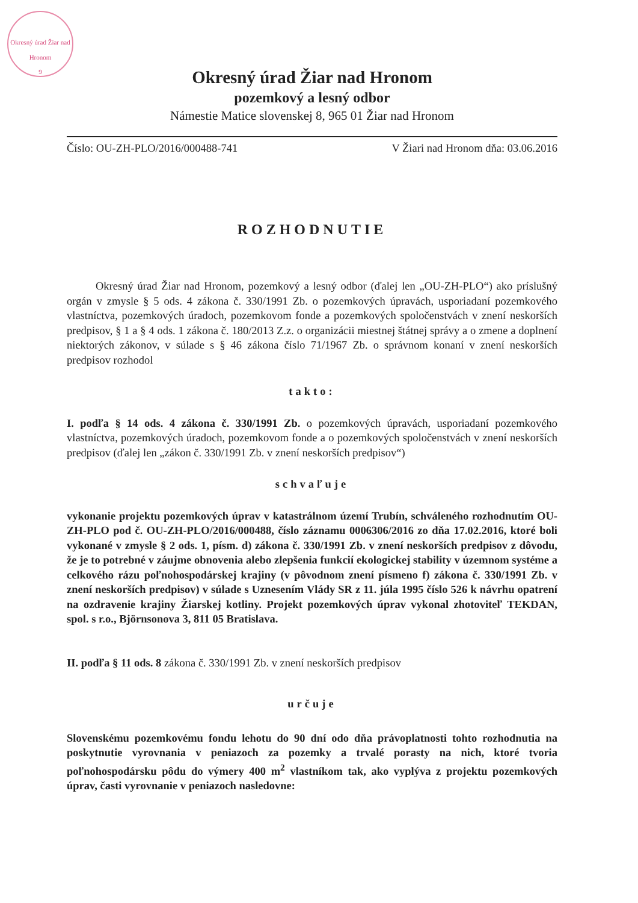Okresný úrad Žiar nad Hronom
9
Okresný úrad Žiar nad Hronom
pozemkový a lesný odbor
Námestie Matice slovenskej 8, 965 01 Žiar nad Hronom
Číslo: OU-ZH-PLO/2016/000488-741 V Žiari nad Hronom dňa: 03.06.2016
ROZHODNUTIE
Okresný úrad Žiar nad Hronom, pozemkový a lesný odbor (ďalej len „OU-ZH-PLO“) ako príslušný orgán v zmysle § 5 ods. 4 zákona č. 330/1991 Zb. o pozemkových úpravách, usporiadaní pozemkového vlastníctva, pozemkových úradoch, pozemkovom fonde a pozemkových spoločenstvách v znení neskorších predpisov, § 1 a § 4 ods. 1 zákona č. 180/2013 Z.z. o organizácii miestnej štátnej správy a o zmene a doplnení niektorých zákonov, v súlade s § 46 zákona číslo 71/1967 Zb. o správnom konaní v znení neskorších predpisov rozhodol
takto:
I. podľa § 14 ods. 4 zákona č. 330/1991 Zb. o pozemkových úpravách, usporiadaní pozemkového vlastníctva, pozemkových úradoch, pozemkovom fonde a o pozemkových spoločenstvách v znení neskorších predpisov (ďalej len „zákon č. 330/1991 Zb. v znení neskorších predpisov“)
schvaľuje
vykonanie projektu pozemkových úprav v katastrálnom území Trubín, schváleného rozhodnutím OU-ZH-PLO pod č. OU-ZH-PLO/2016/000488, číslo záznamu 0006306/2016 zo dňa 17.02.2016, ktoré boli vykonané v zmysle § 2 ods. 1, písm. d) zákona č. 330/1991 Zb. v znení neskorších predpisov z dôvodu, že je to potrebné v záujme obnovenia alebo zlepšenia funkcií ekologickej stability v územnom systéme a celkového rázu poľnohospodárskej krajiny (v pôvodnom znení písmeno f) zákona č. 330/1991 Zb. v znení neskorších predpisov) v súlade s Uznesením Vlády SR z 11. júla 1995 číslo 526 k návrhu opatrení na ozdravenie krajiny Žiarskej kotliny. Projekt pozemkových úprav vykonal zhotoviteľ TEKDAN, spol. s r.o., Björnsonova 3, 811 05 Bratislava.
II. podľa § 11 ods. 8 zákona č. 330/1991 Zb. v znení neskorších predpisov
určuje
Slovenskému pozemkovému fondu lehotu do 90 dní odo dňa právoplatnosti tohto rozhodnutia na poskytnutie vyrovnania v peniazoch za pozemky a trvalé porasty na nich, ktoré tvoria poľnohospodársku pôdu do výmery 400 m<sup>2</sup> vlastníkom tak, ako vyplýva z projektu pozemkových úprav, časti vyrovnanie v peniazoch nasledovne: